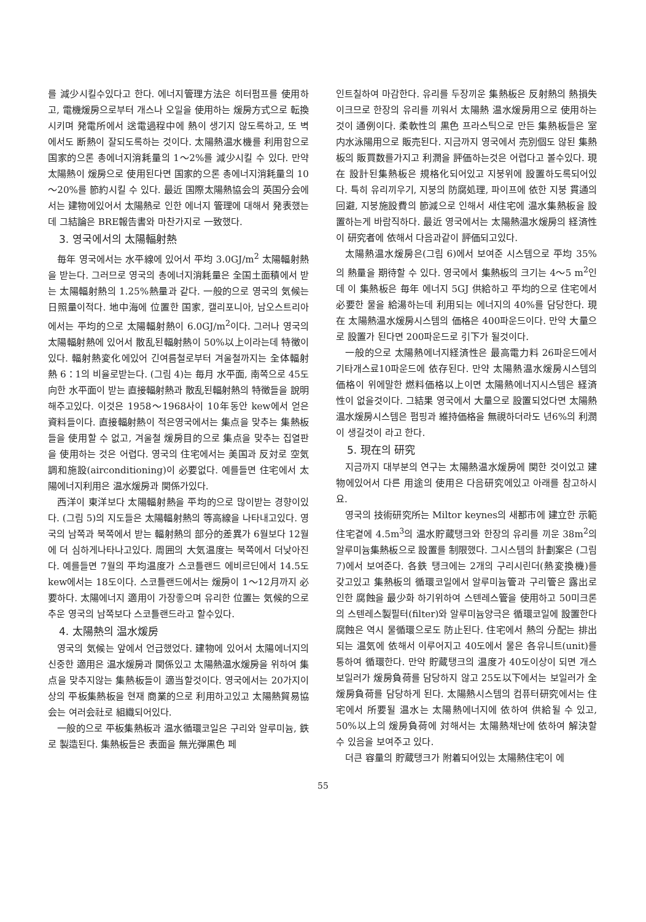를 減少시킬수있다고 한다. 에너지管理方法은 히터펌프를 使用하고, 電機煖房으로부터 개스나 오일을 使用하는 煖房方式으로 転換시키며 発電所에서 送電過程中에 熱이 생기지 않도록하고, 또 벽에서도 断熱이 잘되도록하는 것이다. 太陽熱温水機를 利用함으로 国家的으론 총에너지消耗量의 1～2%를 減少시킬 수 있다. 만약 太陽熱이 煖房으로 使用된다면 国家的으론 총에너지消耗量의 10～20%를 節約시킬 수 있다. 最近 国際太陽熱協会의 英国分会에서는 建物에있어서 太陽熱로 인한 에너지 管理에 대해서 発表했는데 그結論은 BRE報告書와 마찬가지로 一致했다.
3. 영국에서의 太陽輻射熱
毎年 영국에서는 水平線에 있어서 平均 3.0GJ/m<sup>2</sup> 太陽輻射熱을 받는다. 그러므로 영국의 총에너지消耗量은 全国土面積에서 받는 太陽輻射熱의 1.25%熱量과 같다. 一般的으로 영국의 気候는 日照量이적다. 地中海에 位置한 国家, 캘리포니아, 남오스트리아에서는 平均的으로 太陽輻射熱이 6.0GJ/m<sup>2</sup>이다. 그러나 영국의 太陽輻射熱에 있어서 散乱된輻射熱이 50%以上이라는데 特徴이있다. 輻射熱変化에있어 긴여름철로부터 겨울철까지는 全体輻射熱 6：1의 비율로받는다. (그림 4)는 毎月 水平面, 南쪽으로 45도 向한 水平面이 받는 直接輻射熱과 散乱된輻射熱의 特徴들을 說明해주고있다. 이것은 1958～1968사이 10年동안 kew에서 얻은 資料들이다. 直接輻射熱이 적은영국에서는 集点을 맞추는 集熱板들을 使用할 수 없고, 겨울철 煖房目的으로 集点을 맞추는 집열판을 使用하는 것은 어렵다. 영국의 住宅에서는 美国과 反対로 空気調和施設(airconditioning)이 必要없다. 예를들면 住宅에서 太陽에너지利用은 温水煖房과 関係가있다.
西洋이 東洋보다 太陽輻射熱을 平均的으로 많이받는 경향이있다. (그림 5)의 지도들은 太陽輻射熱의 等高線을 나타내고있다. 영국의 남쪽과 북쪽에서 받는 輻射熱의 部分的差異가 6월보다 12월에 더 심하게나타나고있다. 周囲의 大気温度는 북쪽에서 더낮아진다. 예를들면 7월의 平均温度가 스코틀랜드 에비르딘에서 14.5도 kew에서는 18도이다. 스코틀랜드에서는 煖房이 1～12月까지 必要하다. 太陽에너지 適用이 가장좋으며 유리한 位置는 気候的으로 추운 영국의 남쪽보다 스코틀랜드라고 할수있다.
4. 太陽熱의 温水煖房
영국의 気候는 앞에서 언급했었다. 建物에 있어서 太陽에너지의 신중한 適用은 温水煖房과 関係있고 太陽熱温水煖房을 위하여 集点을 맞추지않는 集熱板들이 適当할것이다. 영국에서는 20가지이상의 平板集熱板을 현재 商業的으로 利用하고있고 太陽熱貿易協会는 여러会社로 組織되어있다.
一般的으로 平板集熱板과 温水循環코일은 구리와 알루미늄, 鉄로 製造된다. 集熱板들은 表面을 無光弾黒色 페
인트칠하여 마감한다. 유리를 두장끼운 集熱板은 反射熱의 熱損失이크므로 한장의 유리를 끼워서 太陽熱 温水煖房用으로 使用하는것이 通例이다. 柔軟性의 黒色 프라스틱으로 만든 集熱板들은 室内水泳陽用으로 販売된다. 지금까지 영국에서 売別個도 않된 集熱板의 販買数를가지고 利潤을 評価하는것은 어렵다고 볼수있다. 現在 設計된集熱板은 規格化되어있고 지붕위에 設置하도록되어있다. 특히 유리끼우기, 지붕의 防腐処理, 파이프에 依한 지붕 貫通의 回避, 지붕施設費의 節減으로 인해서 새住宅에 温水集熱板을 設置하는게 바람직하다. 最近 영국에서는 太陽熱温水煖房의 経済性이 研究者에 依해서 다음과같이 評価되고있다.
太陽熱温水煖房은(그림 6)에서 보여준 시스템으로 平均 35%의 熱量을 期待할 수 있다. 영국에서 集熱板의 크기는 4～5 m<sup>2</sup>인데 이 集熱板은 毎年 에너지 5GJ 供給하고 平均的으로 住宅에서 必要한 물을 給湯하는데 利用되는 에너지의 40%를 담당한다. 現在 太陽熱温水煖房시스템의 価格은 400파운드이다. 만약 大量으로 設置가 된다면 200파운드로 引下가 될것이다.
一般的으로 太陽熱에너지経済性은 最高電力料 26파운드에서 기타개스료10파운드에 依存된다. 만약 太陽熱温水煖房시스템의 価格이 위에말한 燃料価格以上이면 太陽熱에너지시스템은 経済性이 없을것이다. 그結果 영국에서 大量으로 設置되었다면 太陽熱温水煖房시스템은 펌핑과 維持価格을 無視하더라도 년6%의 利潤이 생길것이 라고 한다.
5. 現在의 研究
지금까지 대부분의 연구는 太陽熱温水煖房에 関한 것이었고 建物에있어서 다른 用途의 使用은 다음研究에있고 아래를 참고하시요.
영국의 技術研究所는 Miltor keynes의 새都市에 建立한 示範住宅곁에 4.5m<sup>3</sup>의 温水貯蔵탱크와 한장의 유리를 끼운 38m<sup>2</sup>의 알루미늄集熱板으로 設置를 制限했다. 그시스템의 計劃案은 (그림 7)에서 보여준다. 各鉄 탱크에는 2개의 구리시린더(熱変換機)를 갖고있고 集熱板의 循環코일에서 알루미늄管과 구리管은 露出로인한 腐蝕을 最少화 하기위하여 스텐레스管을 使用하고 50미크론의 스텐레스製필터(filter)와 알루미늄양극은 循環코일에 設置한다 腐蝕은 역시 물循環으로도 防止된다. 住宅에서 熱의 分配는 排出되는 温気에 依해서 이루어지고 40도에서 물은 各유니트(unit)를 통하여 循環한다. 만약 貯蔵탱크의 温度가 40도이상이 되면 개스보일러가 煖房負荷를 담당하지 않고 25도以下에서는 보일러가 全煖房負荷를 담당하게 된다. 太陽熱시스템의 컴퓨터研究에서는 住宅에서 所要될 温水는 太陽熱에너지에 依하여 供給될 수 있고, 50%以上의 煖房負荷에 対해서는 太陽熱채난에 依하여 解決할 수 있음을 보여주고 있다.
더큰 容量의 貯蔵탱크가 附着되어있는 太陽熱住宅이 에
55